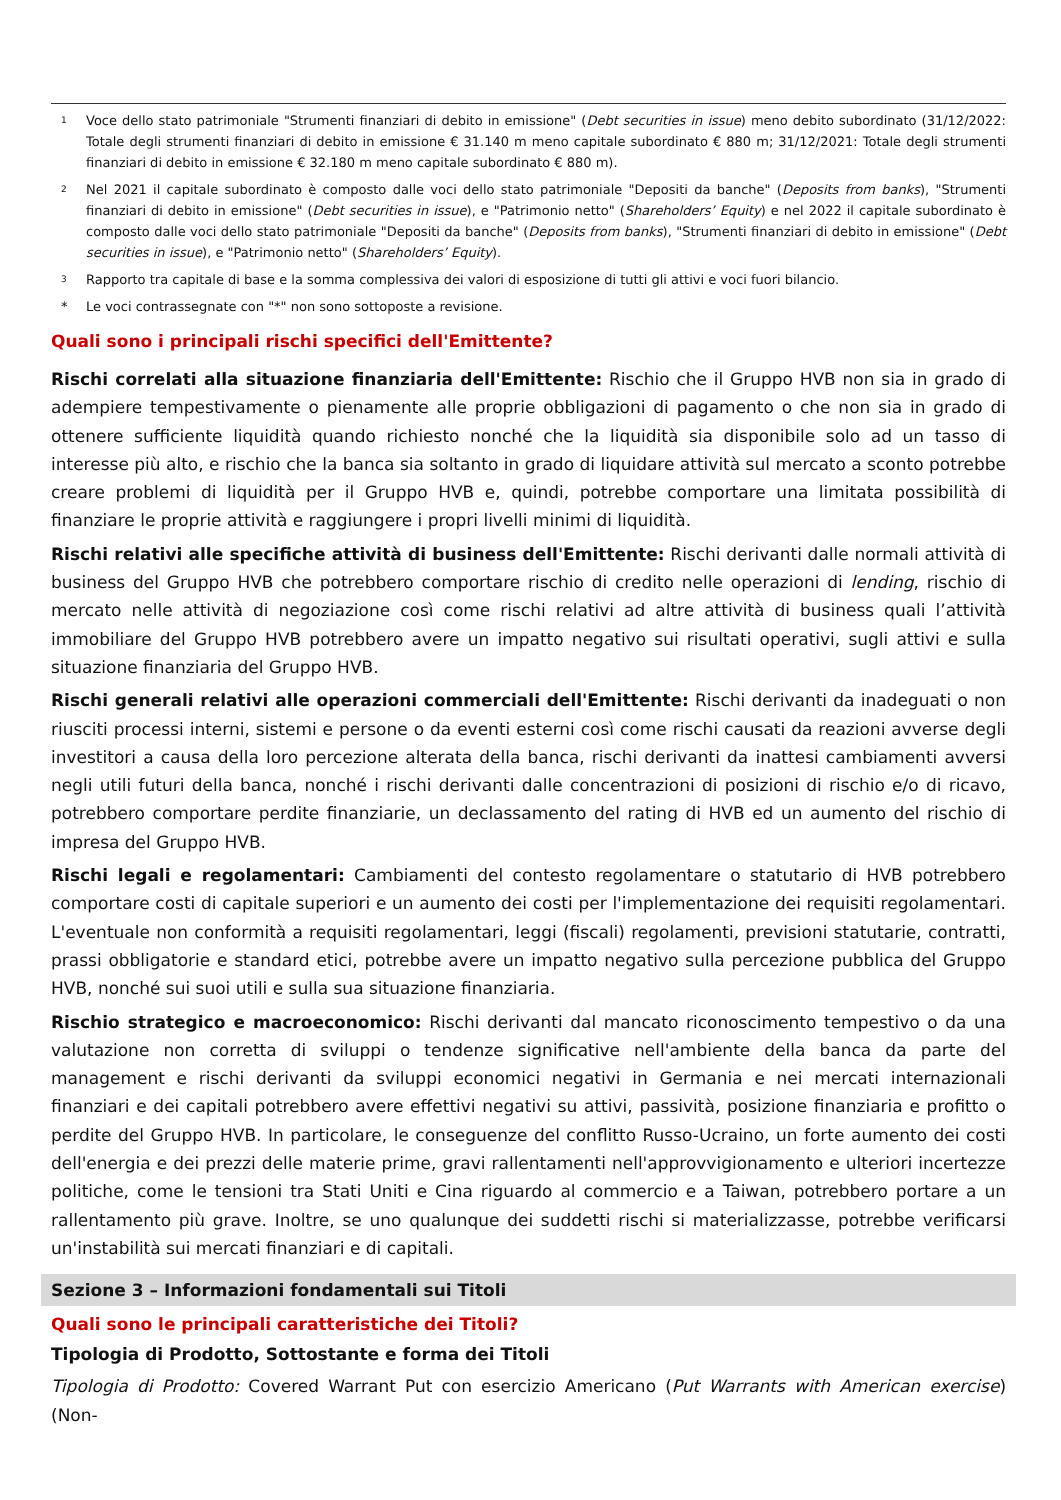<sup>1</sup>
Voce dello stato patrimoniale "Strumenti finanziari di debito in emissione" (Debt securities in issue) meno debito subordinato (31/12/2022: Totale degli strumenti finanziari di debito in emissione € 31.140 m meno capitale subordinato € 880 m; 31/12/2021: Totale degli strumenti finanziari di debito in emissione € 32.180 m meno capitale subordinato € 880 m).
<sup>2</sup>
Nel 2021 il capitale subordinato è composto dalle voci dello stato patrimoniale "Depositi da banche" (Deposits from banks), "Strumenti finanziari di debito in emissione" (Debt securities in issue), e "Patrimonio netto" (Shareholders’ Equity) e nel 2022 il capitale subordinato è composto dalle voci dello stato patrimoniale "Depositi da banche" (Deposits from banks), "Strumenti finanziari di debito in emissione" (Debt securities in issue), e "Patrimonio netto" (Shareholders’ Equity).
<sup>3</sup>
Rapporto tra capitale di base e la somma complessiva dei valori di esposizione di tutti gli attivi e voci fuori bilancio.
* Le voci contrassegnate con "*" non sono sottoposte a revisione.
Quali sono i principali rischi specifici dell'Emittente?
Rischi correlati alla situazione finanziaria dell'Emittente: Rischio che il Gruppo HVB non sia in grado di adempiere tempestivamente o pienamente alle proprie obbligazioni di pagamento o che non sia in grado di ottenere sufficiente liquidità quando richiesto nonché che la liquidità sia disponibile solo ad un tasso di interesse più alto, e rischio che la banca sia soltanto in grado di liquidare attività sul mercato a sconto potrebbe creare problemi di liquidità per il Gruppo HVB e, quindi, potrebbe comportare una limitata possibilità di finanziare le proprie attività e raggiungere i propri livelli minimi di liquidità.
Rischi relativi alle specifiche attività di business dell'Emittente: Rischi derivanti dalle normali attività di business del Gruppo HVB che potrebbero comportare rischio di credito nelle operazioni di lending, rischio di mercato nelle attività di negoziazione così come rischi relativi ad altre attività di business quali l’attività immobiliare del Gruppo HVB potrebbero avere un impatto negativo sui risultati operativi, sugli attivi e sulla situazione finanziaria del Gruppo HVB.
Rischi generali relativi alle operazioni commerciali dell'Emittente: Rischi derivanti da inadeguati o non riusciti processi interni, sistemi e persone o da eventi esterni così come rischi causati da reazioni avverse degli investitori a causa della loro percezione alterata della banca, rischi derivanti da inattesi cambiamenti avversi negli utili futuri della banca, nonché i rischi derivanti dalle concentrazioni di posizioni di rischio e/o di ricavo, potrebbero comportare perdite finanziarie, un declassamento del rating di HVB ed un aumento del rischio di impresa del Gruppo HVB.
Rischi legali e regolamentari: Cambiamenti del contesto regolamentare o statutario di HVB potrebbero comportare costi di capitale superiori e un aumento dei costi per l'implementazione dei requisiti regolamentari. L'eventuale non conformità a requisiti regolamentari, leggi (fiscali) regolamenti, previsioni statutarie, contratti, prassi obbligatorie e standard etici, potrebbe avere un impatto negativo sulla percezione pubblica del Gruppo HVB, nonché sui suoi utili e sulla sua situazione finanziaria.
Rischio strategico e macroeconomico: Rischi derivanti dal mancato riconoscimento tempestivo o da una valutazione non corretta di sviluppi o tendenze significative nell'ambiente della banca da parte del management e rischi derivanti da sviluppi economici negativi in Germania e nei mercati internazionali finanziari e dei capitali potrebbero avere effettivi negativi su attivi, passività, posizione finanziaria e profitto o perdite del Gruppo HVB. In particolare, le conseguenze del conflitto Russo-Ucraino, un forte aumento dei costi dell'energia e dei prezzi delle materie prime, gravi rallentamenti nell'approvvigionamento e ulteriori incertezze politiche, come le tensioni tra Stati Uniti e Cina riguardo al commercio e a Taiwan, potrebbero portare a un rallentamento più grave. Inoltre, se uno qualunque dei suddetti rischi si materializzasse, potrebbe verificarsi un'instabilità sui mercati finanziari e di capitali.
Sezione 3 – Informazioni fondamentali sui Titoli
Quali sono le principali caratteristiche dei Titoli?
Tipologia di Prodotto, Sottostante e forma dei Titoli
Tipologia di Prodotto: Covered Warrant Put con esercizio Americano (Put Warrants with American exercise) (Non-